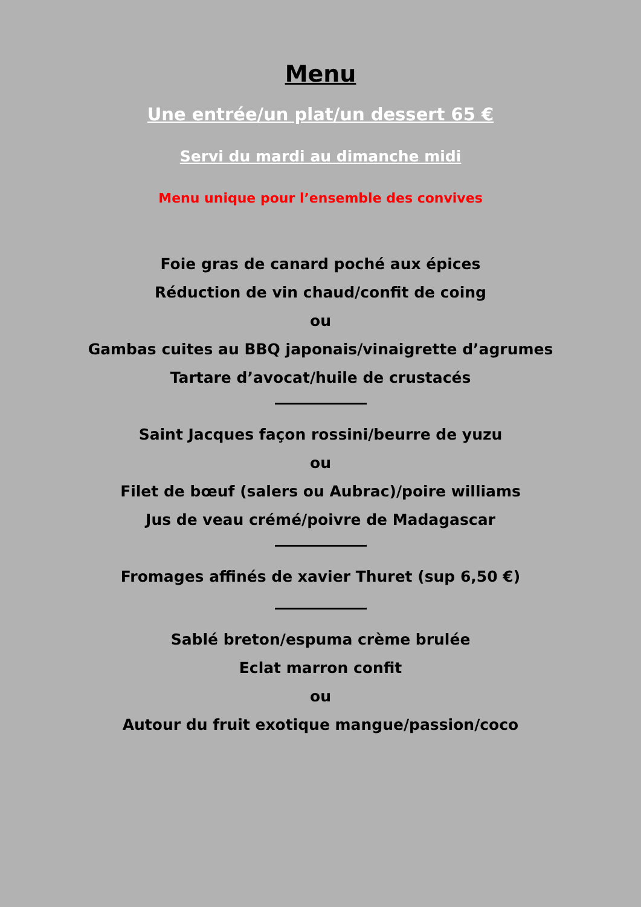Menu
Une entrée/un plat/un dessert 65 €
Servi du mardi au dimanche midi
Menu unique pour l’ensemble des convives
Foie gras de canard poché aux épices
Réduction de vin chaud/confit de coing
ou
Gambas cuites au BBQ japonais/vinaigrette d’agrumes
Tartare d’avocat/huile de crustacés
Saint Jacques façon rossini/beurre de yuzu
ou
Filet de bœuf (salers ou Aubrac)/poire williams
Jus de veau crémé/poivre de Madagascar
Fromages affinés de xavier Thuret (sup 6,50 €)
Sablé breton/espuma crème brulée
Eclat marron confit
ou
Autour du fruit exotique mangue/passion/coco